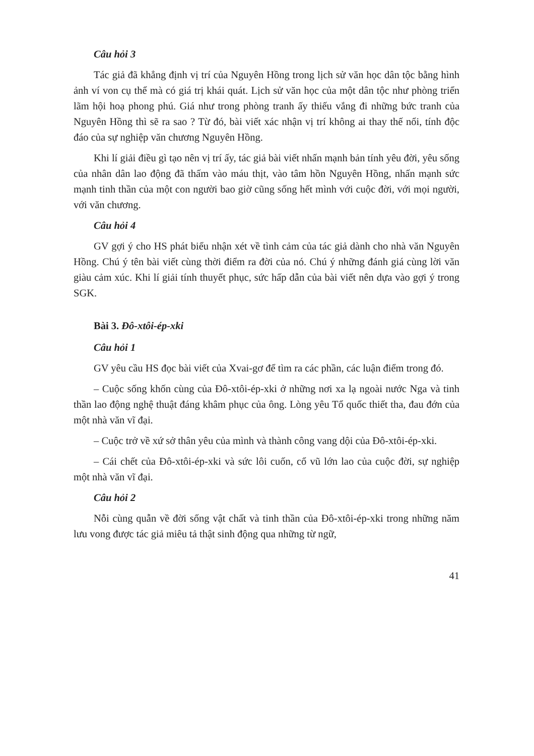Câu hỏi 3
Tác giả đã khẳng định vị trí của Nguyên Hồng trong lịch sử văn học dân tộc bằng hình ảnh ví von cụ thể mà có giá trị khái quát. Lịch sử văn học của một dân tộc như phòng triển lãm hội hoạ phong phú. Giá như trong phòng tranh ấy thiếu vắng đi những bức tranh của Nguyên Hồng thì sẽ ra sao ? Từ đó, bài viết xác nhận vị trí không ai thay thế nổi, tính độc đáo của sự nghiệp văn chương Nguyên Hồng.
Khi lí giải điều gì tạo nên vị trí ấy, tác giả bài viết nhấn mạnh bản tính yêu đời, yêu sống của nhân dân lao động đã thấm vào máu thịt, vào tâm hồn Nguyên Hồng, nhấn mạnh sức mạnh tinh thần của một con người bao giờ cũng sống hết mình với cuộc đời, với mọi người, với văn chương.
Câu hỏi 4
GV gợi ý cho HS phát biểu nhận xét về tình cảm của tác giả dành cho nhà văn Nguyên Hồng. Chú ý tên bài viết cùng thời điểm ra đời của nó. Chú ý những đánh giá cùng lời văn giàu cảm xúc. Khi lí giải tính thuyết phục, sức hấp dẫn của bài viết nên dựa vào gợi ý trong SGK.
Bài 3. Đô-xtôi-ép-xki
Câu hỏi 1
GV yêu cầu HS đọc bài viết của Xvai-gơ để tìm ra các phần, các luận điểm trong đó.
– Cuộc sống khốn cùng của Đô-xtôi-ép-xki ở những nơi xa lạ ngoài nước Nga và tinh thần lao động nghệ thuật đáng khâm phục của ông. Lòng yêu Tổ quốc thiết tha, đau đớn của một nhà văn vĩ đại.
– Cuộc trở về xứ sở thân yêu của mình và thành công vang dội của Đô-xtôi-ép-xki.
– Cái chết của Đô-xtôi-ép-xki và sức lôi cuốn, cổ vũ lớn lao của cuộc đời, sự nghiệp một nhà văn vĩ đại.
Câu hỏi 2
Nỗi cùng quẫn về đời sống vật chất và tinh thần của Đô-xtôi-ép-xki trong những năm lưu vong được tác giả miêu tả thật sinh động qua những từ ngữ,
41